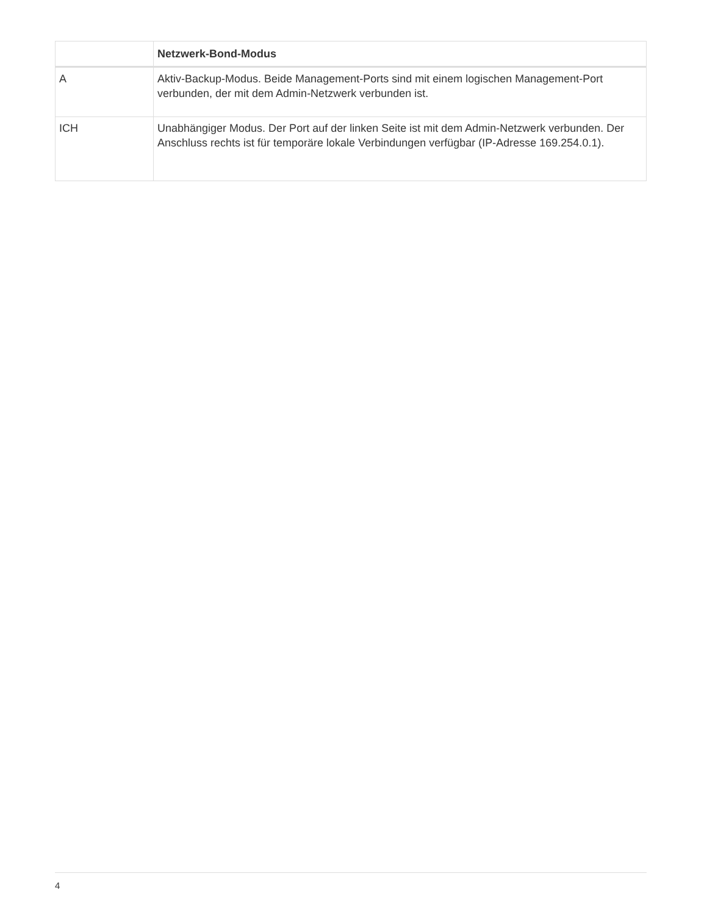| | Netzwerk-Bond-Modus |
| --- | --- |
| A | Aktiv-Backup-Modus. Beide Management-Ports sind mit einem logischen Management-Port verbunden, der mit dem Admin-Netzwerk verbunden ist. |
| ICH | Unabhängiger Modus. Der Port auf der linken Seite ist mit dem Admin-Netzwerk verbunden. Der Anschluss rechts ist für temporäre lokale Verbindungen verfügbar (IP-Adresse 169.254.0.1). |
4